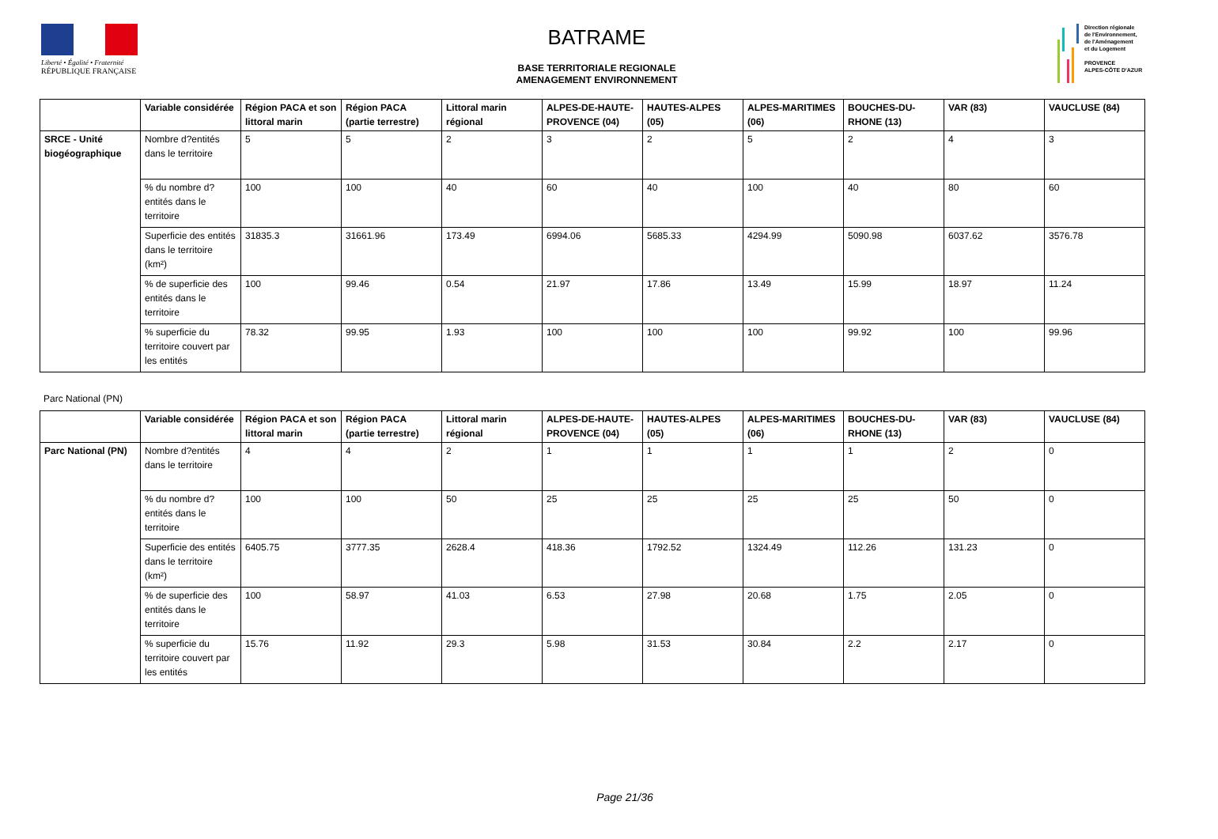Liberté • Égalité • Fraternité
RÉPUBLIQUE FRANÇAISE
BATRAME
BASE TERRITORIALE REGIONALE
AMENAGEMENT ENVIRONNEMENT
Direction régionale
de l'Environnement,
de l'Aménagement
et du Logement
PROVENCE
ALPES-CÔTE D'AZUR
| | Variable considérée | Région PACA et son littoral marin | Région PACA (partie terrestre) | Littoral marin régional | ALPES-DE-HAUTE-PROVENCE (04) | HAUTES-ALPES (05) | ALPES-MARITIMES (06) | BOUCHES-DU-RHONE (13) | VAR (83) | VAUCLUSE (84) |
| --- | --- | --- | --- | --- | --- | --- | --- | --- | --- | --- |
| SRCE - Unité biogéographique | Nombre d?entités dans le territoire | 5 | 5 | 2 | 3 | 2 | 5 | 2 | 4 | 3 |
| | % du nombre d?entités dans le territoire | 100 | 100 | 40 | 60 | 40 | 100 | 40 | 80 | 60 |
| | Superficie des entités dans le territoire (km²) | 31835.3 | 31661.96 | 173.49 | 6994.06 | 5685.33 | 4294.99 | 5090.98 | 6037.62 | 3576.78 |
| | % de superficie des entités dans le territoire | 100 | 99.46 | 0.54 | 21.97 | 17.86 | 13.49 | 15.99 | 18.97 | 11.24 |
| | % superficie du territoire couvert par les entités | 78.32 | 99.95 | 1.93 | 100 | 100 | 100 | 99.92 | 100 | 99.96 |
Parc National (PN)
| | Variable considérée | Région PACA et son littoral marin | Région PACA (partie terrestre) | Littoral marin régional | ALPES-DE-HAUTE-PROVENCE (04) | HAUTES-ALPES (05) | ALPES-MARITIMES (06) | BOUCHES-DU-RHONE (13) | VAR (83) | VAUCLUSE (84) |
| --- | --- | --- | --- | --- | --- | --- | --- | --- | --- | --- |
| Parc National (PN) | Nombre d?entités dans le territoire | 4 | 4 | 2 | 1 | 1 | 1 | 1 | 2 | 0 |
| | % du nombre d?entités dans le territoire | 100 | 100 | 50 | 25 | 25 | 25 | 25 | 50 | 0 |
| | Superficie des entités dans le territoire (km²) | 6405.75 | 3777.35 | 2628.4 | 418.36 | 1792.52 | 1324.49 | 112.26 | 131.23 | 0 |
| | % de superficie des entités dans le territoire | 100 | 58.97 | 41.03 | 6.53 | 27.98 | 20.68 | 1.75 | 2.05 | 0 |
| | % superficie du territoire couvert par les entités | 15.76 | 11.92 | 29.3 | 5.98 | 31.53 | 30.84 | 2.2 | 2.17 | 0 |
Page 21/36